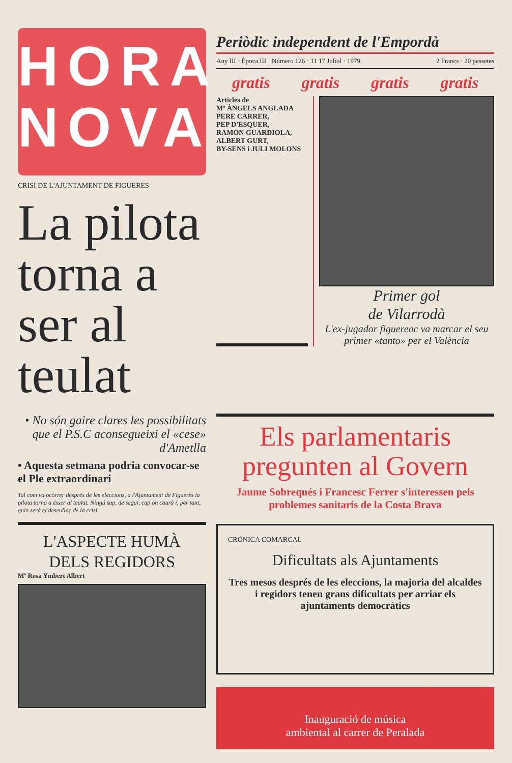HORA
NOVA
CRISI DE L'AJUNTAMENT DE FIGUERES
La pilota torna a ser al teulat
Periòdic independent de l'Empordà
Any III · Època III · Número 126 · 11 17 Juliol · 1979 2 Francs · 20 pessetes
gratis gratis gratis gratis
Articles de
Mª ÀNGELS ANGLADA
PERE CARRER,
PEP D'ESQUER,
RAMON GUARDIOLA,
ALBERT GURT,
BY-SENS i JULI MOLONS
Primer gol
de Vilarrodà
L'ex-jugador figuerenc va marcar el seu primer «tanto» per el València
• No són gaire clares les possibilitats que el P.S.C aconsegueixi el «cese» d'Ametlla
• Aquesta setmana podria convocar-se el Ple extraordinari
Tal com va ocòrrer després de les eleccions, a l'Ajuntament de Figueres la pilota torna a ésser al teulat. Ningú sap, de segur, cap on caurà i, per tant, quin serà el desenllaç de la crisi.
L'ASPECTE HUMÀ
DELS REGIDORS
Mª Rosa Ymbert Albert
Els parlamentaris pregunten al Govern
Jaume Sobrequés i Francesc Ferrer s'interessen pels problemes sanitaris de la Costa Brava
CRÒNICA COMARCAL
Dificultats als Ajuntaments
Tres mesos després de les eleccions, la majoria del alcaldes i regidors tenen grans dificultats per arriar els ajuntaments democràtics
Inauguració de música
ambiental al carrer de Peralada